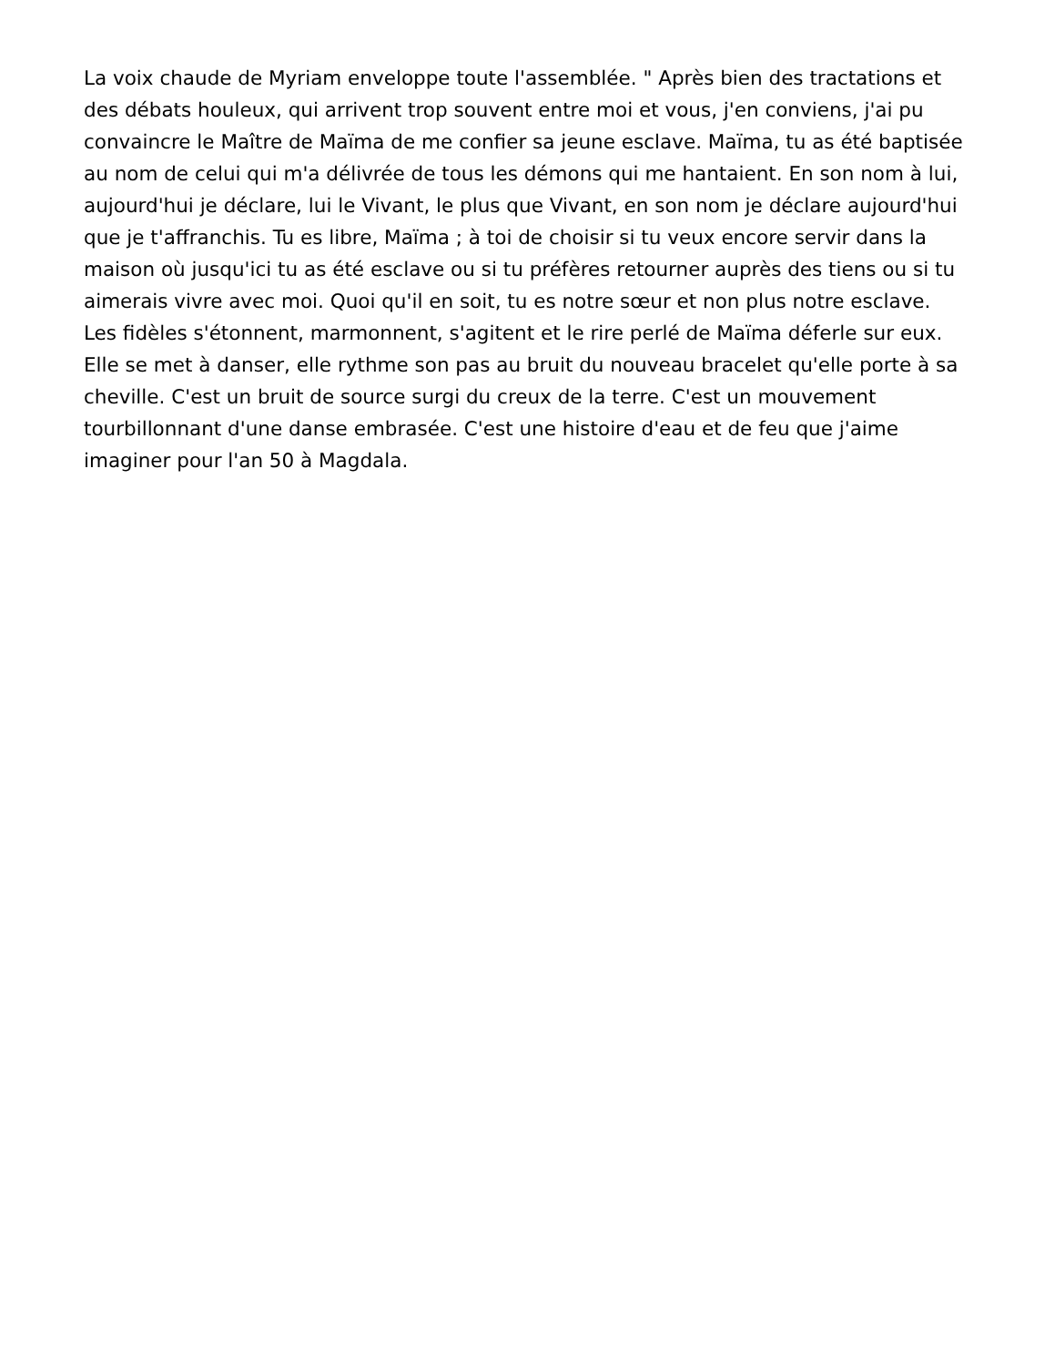La voix chaude de Myriam enveloppe toute l'assemblée. " Après bien des tractations et des débats houleux, qui arrivent trop souvent entre moi et vous, j'en conviens, j'ai pu convaincre le Maître de Maïma de me confier sa jeune esclave. Maïma, tu as été baptisée au nom de celui qui m'a délivrée de tous les démons qui me hantaient. En son nom à lui, aujourd'hui je déclare, lui le Vivant, le plus que Vivant, en son nom je déclare aujourd'hui que je t'affranchis. Tu es libre, Maïma ; à toi de choisir si tu veux encore servir dans la maison où jusqu'ici tu as été esclave ou si tu préfères retourner auprès des tiens ou si tu aimerais vivre avec moi. Quoi qu'il en soit, tu es notre sœur et non plus notre esclave.
Les fidèles s'étonnent, marmonnent, s'agitent et le rire perlé de Maïma déferle sur eux. Elle se met à danser, elle rythme son pas au bruit du nouveau bracelet qu'elle porte à sa cheville. C'est un bruit de source surgi du creux de la terre. C'est un mouvement tourbillonnant d'une danse embrasée. C'est une histoire d'eau et de feu que j'aime imaginer pour l'an 50 à Magdala.